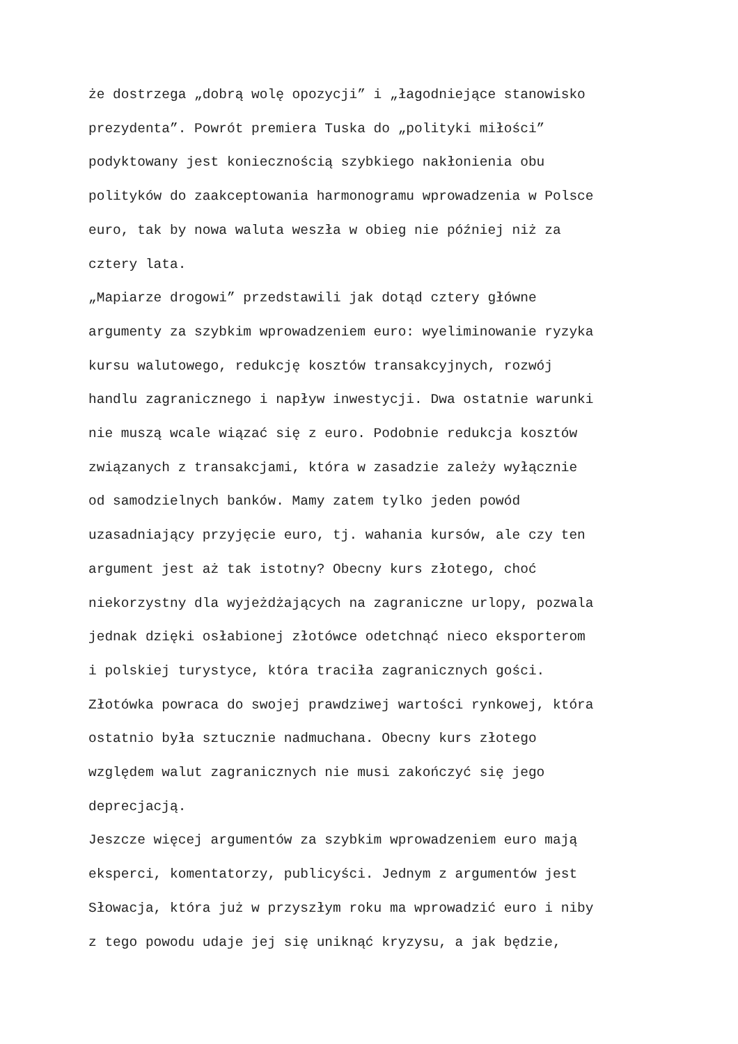że dostrzega „dobrą wolę opozycji” i „łagodniejące stanowisko
prezydenta”. Powrót premiera Tuska do „polityki miłości”
podyktowany jest koniecznością szybkiego nakłonienia obu
polityków do zaakceptowania harmonogramu wprowadzenia w Polsce
euro, tak by nowa waluta weszła w obieg nie później niż za
cztery lata.
„Mapiarze drogowi” przedstawili jak dotąd cztery główne
argumenty za szybkim wprowadzeniem euro: wyeliminowanie ryzyka
kursu walutowego, redukcję kosztów transakcyjnych, rozwój
handlu zagranicznego i napływ inwestycji. Dwa ostatnie warunki
nie muszą wcale wiązać się z euro. Podobnie redukcja kosztów
związanych z transakcjami, która w zasadzie zależy wyłącznie
od samodzielnych banków. Mamy zatem tylko jeden powód
uzasadniający przyjęcie euro, tj. wahania kursów, ale czy ten
argument jest aż tak istotny? Obecny kurs złotego, choć
niekorzystny dla wyjeżdżających na zagraniczne urlopy, pozwala
jednak dzięki osłabionej złotówce odetchnąć nieco eksporterom
i polskiej turystyce, która traciła zagranicznych gości.
Złotówka powraca do swojej prawdziwej wartości rynkowej, która
ostatnio była sztucznie nadmuchana. Obecny kurs złotego
względem walut zagranicznych nie musi zakończyć się jego
deprecjacją.
Jeszcze więcej argumentów za szybkim wprowadzeniem euro mają
eksperci, komentatorzy, publicyści. Jednym z argumentów jest
Słowacja, która już w przyszłym roku ma wprowadzić euro i niby
z tego powodu udaje jej się uniknąć kryzysu, a jak będzie,